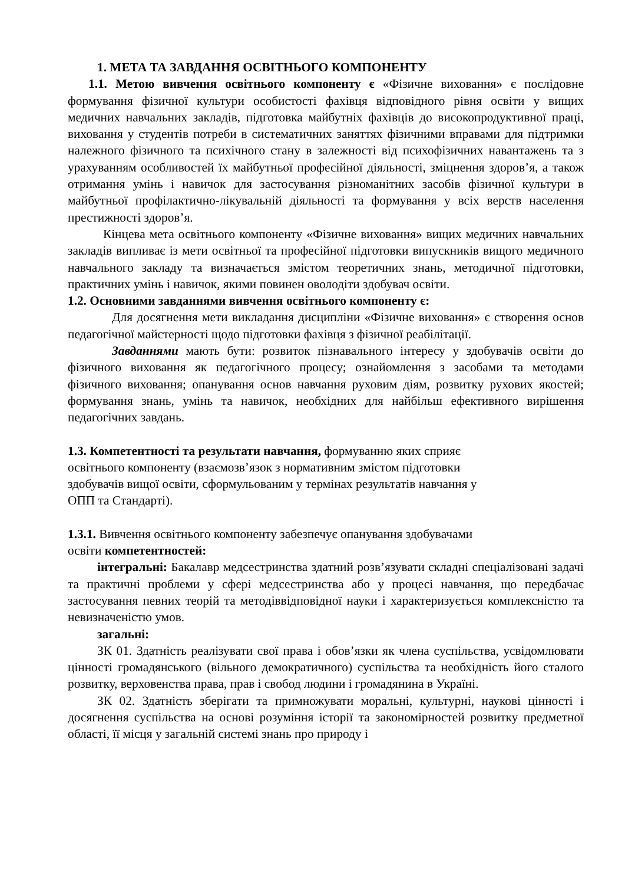1. МЕТА ТА ЗАВДАННЯ ОСВІТНЬОГО КОМПОНЕНТУ
1.1. Метою вивчення освітнього компоненту є «Фізичне виховання» є послідовне формування фізичної культури особистості фахівця відповідного рівня освіти у вищих медичних навчальних закладів, підготовка майбутніх фахівців до високопродуктивної праці, виховання у студентів потреби в систематичних заняттях фізичними вправами для підтримки належного фізичного та психічного стану в залежності від психофізичних навантажень та з урахуванням особливостей їх майбутньої професійної діяльності, зміцнення здоров’я, а також отримання умінь і навичок для застосування різноманітних засобів фізичної культури в майбутньої профілактично-лікувальній діяльності та формування у всіх верств населення престижності здоров’я.
Кінцева мета освітнього компоненту «Фізичне виховання» вищих медичних навчальних закладів випливає із мети освітньої та професійної підготовки випускників вищого медичного навчального закладу та визначається змістом теоретичних знань, методичної підготовки, практичних умінь і навичок, якими повинен оволодіти здобувач освіти.
1.2. Основними завданнями вивчення освітнього компоненту є:
Для досягнення мети викладання дисципліни «Фізичне виховання» є створення основ педагогічної майстерності щодо підготовки фахівця з фізичної реабілітації.
Завданнями мають бути: розвиток пізнавального інтересу у здобувачів освіти до фізичного виховання як педагогічного процесу; ознайомлення з засобами та методами фізичного виховання; опанування основ навчання руховим діям, розвитку рухових якостей; формування знань, умінь та навичок, необхідних для найбільш ефективного вирішення педагогічних завдань.
1.3. Компетентності та результати навчання, формуванню яких сприяє
освітнього компоненту (взаємозв’язок з нормативним змістом підготовки
здобувачів вищої освіти, сформульованим у термінах результатів навчання у
ОПП та Стандарті).
1.3.1. Вивчення освітнього компоненту забезпечує опанування здобувачами
освіти компетентностей:
інтегральні: Бакалавр медсестринства здатний розв’язувати складні спеціалізовані задачі та практичні проблеми у сфері медсестринства або у процесі навчання, що передбачає застосування певних теорій та методіввідповідної науки і характеризується комплексністю та невизначеністю умов.
загальні:
ЗК 01. Здатність реалізувати свої права і обов’язки як члена суспільства, усвідомлювати цінності громадянського (вільного демократичного) суспільства та необхідність його сталого розвитку, верховенства права, прав і свобод людини і громадянина в Україні.
ЗК 02. Здатність зберігати та примножувати моральні, культурні, наукові цінності і досягнення суспільства на основі розуміння історії та закономірностей розвитку предметної області, її місця у загальній системі знань про природу і